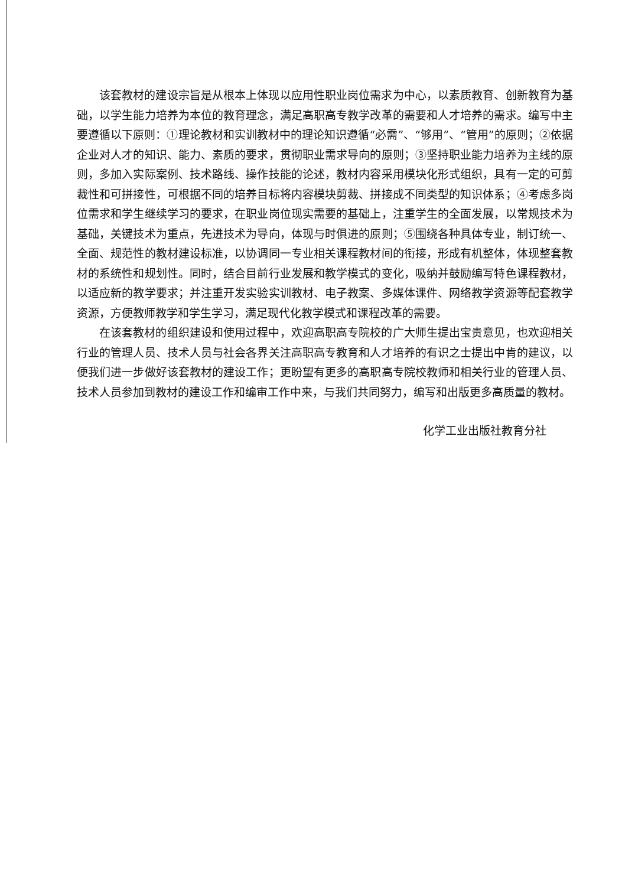该套教材的建设宗旨是从根本上体现以应用性职业岗位需求为中心，以素质教育、创新教育为基础，以学生能力培养为本位的教育理念，满足高职高专教学改革的需要和人才培养的需求。编写中主要遵循以下原则：①理论教材和实训教材中的理论知识遵循“必需”、“够用”、“管用”的原则；②依据企业对人才的知识、能力、素质的要求，贯彻职业需求导向的原则；③坚持职业能力培养为主线的原则，多加入实际案例、技术路线、操作技能的论述，教材内容采用模块化形式组织，具有一定的可剪裁性和可拼接性，可根据不同的培养目标将内容模块剪裁、拼接成不同类型的知识体系；④考虑多岗位需求和学生继续学习的要求，在职业岗位现实需要的基础上，注重学生的全面发展，以常规技术为基础，关键技术为重点，先进技术为导向，体现与时俱进的原则；⑤围绕各种具体专业，制订统一、全面、规范性的教材建设标准，以协调同一专业相关课程教材间的衔接，形成有机整体，体现整套教材的系统性和规划性。同时，结合目前行业发展和教学模式的变化，吸纳并鼓励编写特色课程教材，以适应新的教学要求；并注重开发实验实训教材、电子教案、多媒体课件、网络教学资源等配套教学资源，方便教师教学和学生学习，满足现代化教学模式和课程改革的需要。
在该套教材的组织建设和使用过程中，欢迎高职高专院校的广大师生提出宝贵意见，也欢迎相关行业的管理人员、技术人员与社会各界关注高职高专教育和人才培养的有识之士提出中肯的建议，以便我们进一步做好该套教材的建设工作；更盼望有更多的高职高专院校教师和相关行业的管理人员、技术人员参加到教材的建设工作和编审工作中来，与我们共同努力，编写和出版更多高质量的教材。
化学工业出版社教育分社